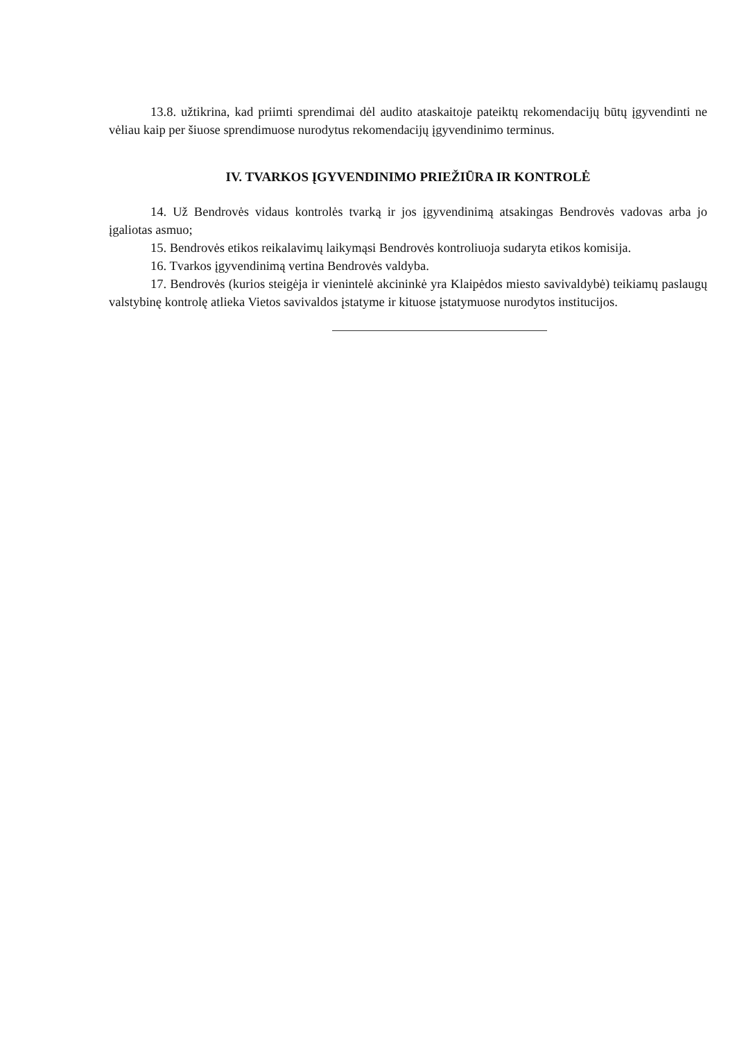13.8. užtikrina, kad priimti sprendimai dėl audito ataskaitoje pateiktų rekomendacijų būtų įgyvendinti ne vėliau kaip per šiuose sprendimuose nurodytus rekomendacijų įgyvendinimo terminus.
IV. TVARKOS ĮGYVENDINIMO PRIEŽIŪRA IR KONTROLĖ
14. Už Bendrovės vidaus kontrolės tvarką ir jos įgyvendinimą atsakingas Bendrovės vadovas arba jo įgaliotas asmuo;
15. Bendrovės etikos reikalavimų laikymąsi Bendrovės kontroliuoja sudaryta etikos komisija.
16. Tvarkos įgyvendinimą vertina Bendrovės valdyba.
17. Bendrovės (kurios steigėja ir vienintelė akcininkė yra Klaipėdos miesto savivaldybė) teikiamų paslaugų valstybinę kontrolę atlieka Vietos savivaldos įstatyme ir kituose įstatymuose nurodytos institucijos.